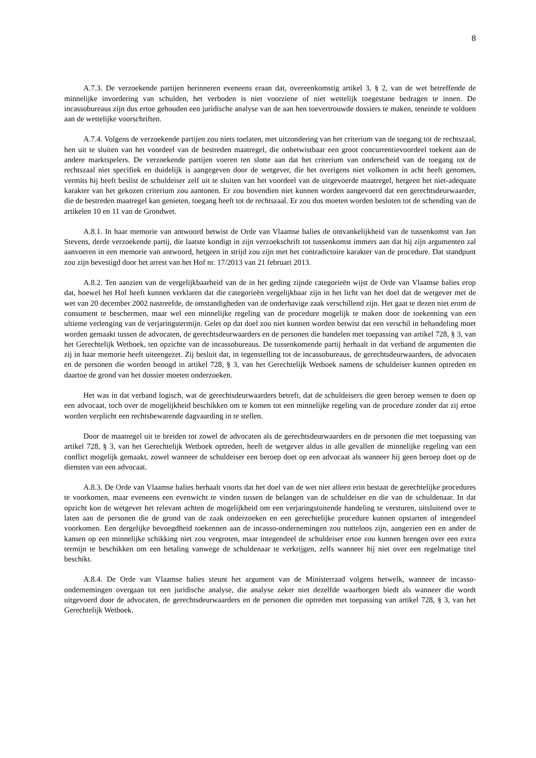8
A.7.3. De verzoekende partijen herinneren eveneens eraan dat, overeenkomstig artikel 3, § 2, van de wet betreffende de minnelijke invordering van schulden, het verboden is niet voorziene of niet wettelijk toegestane bedragen te innen. De incassobureaus zijn dus ertoe gehouden een juridische analyse van de aan hen toevertrouwde dossiers te maken, teneinde te voldoen aan de wettelijke voorschriften.
A.7.4. Volgens de verzoekende partijen zou niets toelaten, met uitzondering van het criterium van de toegang tot de rechtszaal, hen uit te sluiten van het voordeel van de bestreden maatregel, die onbetwistbaar een groot concurrentievoordeel toekent aan de andere marktspelers. De verzoekende partijen voeren ten slotte aan dat het criterium van onderscheid van de toegang tot de rechtszaal niet specifiek en duidelijk is aangegeven door de wetgever, die het overigens niet volkomen in acht heeft genomen, vermits hij heeft beslist de schuldeiser zelf uit te sluiten van het voordeel van de uitgevoerde maatregel, hetgeen het niet-adequate karakter van het gekozen criterium zou aantonen. Er zou bovendien niet kunnen worden aangevoerd dat een gerechtsdeurwaarder, die de bestreden maatregel kan genieten, toegang heeft tot de rechtszaal. Er zou dus moeten worden besloten tot de schending van de artikelen 10 en 11 van de Grondwet.
A.8.1. In haar memorie van antwoord betwist de Orde van Vlaamse balies de ontvankelijkheid van de tussenkomst van Jan Stevens, derde verzoekende partij, die laatste kondigt in zijn verzoekschrift tot tussenkomst immers aan dat hij zijn argumenten zal aanvoeren in een memorie van antwoord, hetgeen in strijd zou zijn met het contradictoire karakter van de procedure. Dat standpunt zou zijn bevestigd door het arrest van het Hof nr. 17/2013 van 21 februari 2013.
A.8.2. Ten aanzien van de vergelijkbaarheid van de in het geding zijnde categorieën wijst de Orde van Vlaamse balies erop dat, hoewel het Hof heeft kunnen verklaren dat die categorieën vergelijkbaar zijn in het licht van het doel dat de wetgever met de wet van 20 december 2002 nastreefde, de omstandigheden van de onderhavige zaak verschillend zijn. Het gaat te dezen niet erom de consument te beschermen, maar wel een minnelijke regeling van de procedure mogelijk te maken door de toekenning van een ultieme verlenging van de verjaringstermijn. Gelet op dat doel zou niet kunnen worden betwist dat een verschil in behandeling moet worden gemaakt tussen de advocaten, de gerechtsdeurwaarders en de personen die handelen met toepassing van artikel 728, § 3, van het Gerechtelijk Wetboek, ten opzichte van de incassobureaus. De tussenkomende partij herhaalt in dat verband de argumenten die zij in haar memorie heeft uiteengezet. Zij besluit dat, in tegenstelling tot de incassobureaus, de gerechtsdeurwaarders, de advocaten en de personen die worden beoogd in artikel 728, § 3, van het Gerechtelijk Wetboek namens de schuldeiser kunnen optreden en daartoe de grond van het dossier moeten onderzoeken.
Het was in dat verband logisch, wat de gerechtsdeurwaarders betreft, dat de schuldeisers die geen beroep wensen te doen op een advocaat, toch over de mogelijkheid beschikken om te komen tot een minnelijke regeling van de procedure zonder dat zij ertoe worden verplicht een rechtsbewarende dagvaarding in te stellen.
Door de maatregel uit te breiden tot zowel de advocaten als de gerechtsdeurwaarders en de personen die met toepassing van artikel 728, § 3, van het Gerechtelijk Wetboek optreden, heeft de wetgever aldus in alle gevallen de minnelijke regeling van een conflict mogelijk gemaakt, zowel wanneer de schuldeiser een beroep doet op een advocaat als wanneer hij geen beroep doet op de diensten van een advocaat.
A.8.3. De Orde van Vlaamse balies herhaalt voorts dat het doel van de wet niet alleen erin bestaat de gerechtelijke procedures te voorkomen, maar eveneens een evenwicht te vinden tussen de belangen van de schuldeiser en die van de schuldenaar. In dat opzicht kon de wetgever het relevant achten de mogelijkheid om een verjaringstuitende handeling te versturen, uitsluitend over te laten aan de personen die de grond van de zaak onderzoeken en een gerechtelijke procedure kunnen opstarten of integendeel voorkomen. Een dergelijke bevoegdheid toekennen aan de incasso-ondernemingen zou nutteloos zijn, aangezien een en ander de kansen op een minnelijke schikking niet zou vergroten, maar integendeel de schuldeiser ertoe zou kunnen brengen over een extra termijn te beschikken om een betaling vanwege de schuldenaar te verkrijgen, zelfs wanneer hij niet over een regelmatige titel beschikt.
A.8.4. De Orde van Vlaamse balies steunt het argument van de Ministerraad volgens hetwelk, wanneer de incasso-ondernemingen overgaan tot een juridische analyse, die analyse zeker niet dezelfde waarborgen biedt als wanneer die wordt uitgevoerd door de advocaten, de gerechtsdeurwaarders en de personen die optreden met toepassing van artikel 728, § 3, van het Gerechtelijk Wetboek.